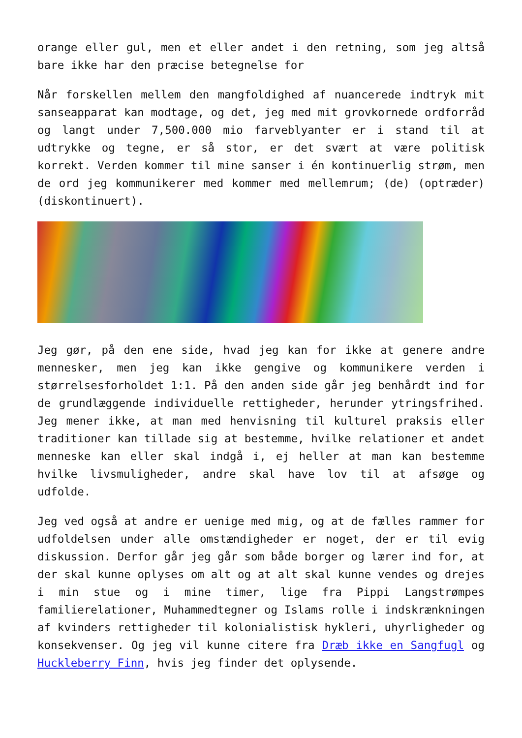orange eller gul, men et eller andet i den retning, som jeg altså bare ikke har den præcise betegnelse for
Når forskellen mellem den mangfoldighed af nuancerede indtryk mit sanseapparat kan modtage, og det, jeg med mit grovkornede ordforråd og langt under 7,500.000 mio farveblyanter er i stand til at udtrykke og tegne, er så stor, er det svært at være politisk korrekt. Verden kommer til mine sanser i én kontinuerlig strøm, men de ord jeg kommunikerer med kommer med mellemrum; (de) (optræder) (diskontinuert).
Jeg gør, på den ene side, hvad jeg kan for ikke at genere andre mennesker, men jeg kan ikke gengive og kommunikere verden i størrelsesforholdet 1:1. På den anden side går jeg benhårdt ind for de grundlæggende individuelle rettigheder, herunder ytringsfrihed. Jeg mener ikke, at man med henvisning til kulturel praksis eller traditioner kan tillade sig at bestemme, hvilke relationer et andet menneske kan eller skal indgå i, ej heller at man kan bestemme hvilke livsmuligheder, andre skal have lov til at afsøge og udfolde.
Jeg ved også at andre er uenige med mig, og at de fælles rammer for udfoldelsen under alle omstændigheder er noget, der er til evig diskussion. Derfor går jeg går som både borger og lærer ind for, at der skal kunne oplyses om alt og at alt skal kunne vendes og drejes i min stue og i mine timer, lige fra Pippi Langstrømpes familierelationer, Muhammedtegner og Islams rolle i indskrænkningen af kvinders rettigheder til kolonialistisk hykleri, uhyrligheder og konsekvenser. Og jeg vil kunne citere fra Dræb ikke en Sangfugl og Huckleberry Finn, hvis jeg finder det oplysende.